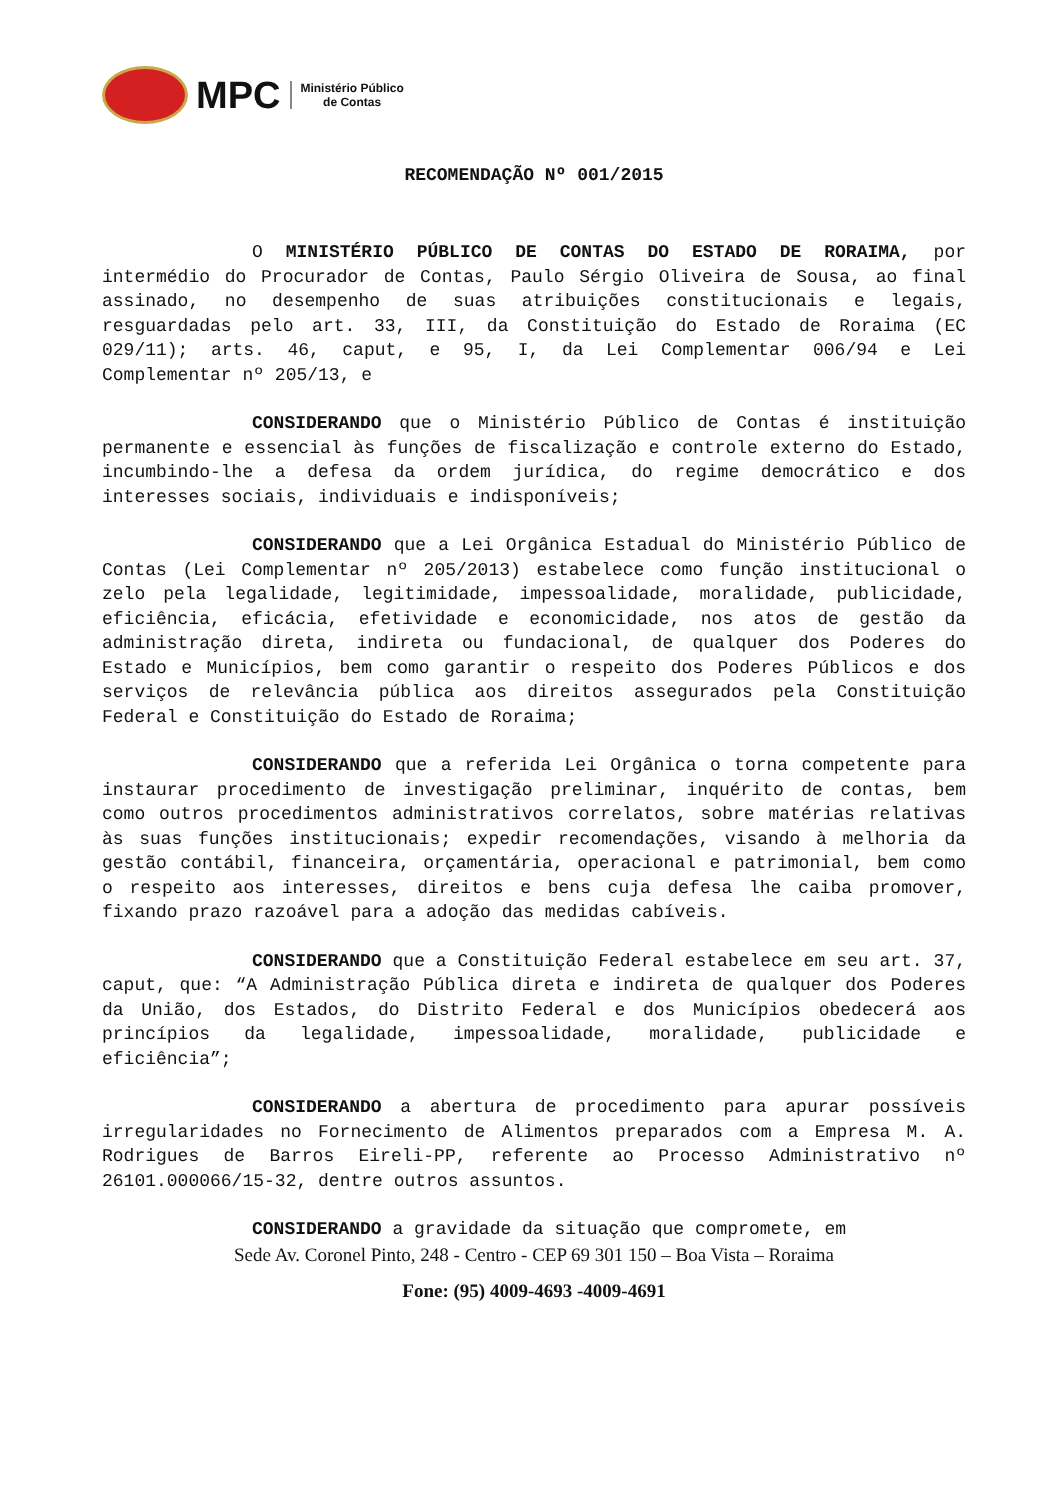MPC
Ministério Público
de Contas
RECOMENDAÇÃO Nº 001/2015
O MINISTÉRIO PÚBLICO DE CONTAS DO ESTADO DE RORAIMA, por intermédio do Procurador de Contas, Paulo Sérgio Oliveira de Sousa, ao final assinado, no desempenho de suas atribuições constitucionais e legais, resguardadas pelo art. 33, III, da Constituição do Estado de Roraima (EC 029/11); arts. 46, caput, e 95, I, da Lei Complementar 006/94 e Lei Complementar nº 205/13, e
CONSIDERANDO que o Ministério Público de Contas é instituição permanente e essencial às funções de fiscalização e controle externo do Estado, incumbindo-lhe a defesa da ordem jurídica, do regime democrático e dos interesses sociais, individuais e indisponíveis;
CONSIDERANDO que a Lei Orgânica Estadual do Ministério Público de Contas (Lei Complementar nº 205/2013) estabelece como função institucional o zelo pela legalidade, legitimidade, impessoalidade, moralidade, publicidade, eficiência, eficácia, efetividade e economicidade, nos atos de gestão da administração direta, indireta ou fundacional, de qualquer dos Poderes do Estado e Municípios, bem como garantir o respeito dos Poderes Públicos e dos serviços de relevância pública aos direitos assegurados pela Constituição Federal e Constituição do Estado de Roraima;
CONSIDERANDO que a referida Lei Orgânica o torna competente para instaurar procedimento de investigação preliminar, inquérito de contas, bem como outros procedimentos administrativos correlatos, sobre matérias relativas às suas funções institucionais; expedir recomendações, visando à melhoria da gestão contábil, financeira, orçamentária, operacional e patrimonial, bem como o respeito aos interesses, direitos e bens cuja defesa lhe caiba promover, fixando prazo razoável para a adoção das medidas cabíveis.
CONSIDERANDO que a Constituição Federal estabelece em seu art. 37, caput, que: “A Administração Pública direta e indireta de qualquer dos Poderes da União, dos Estados, do Distrito Federal e dos Municípios obedecerá aos princípios da legalidade, impessoalidade, moralidade, publicidade e eficiência”;
CONSIDERANDO a abertura de procedimento para apurar possíveis irregularidades no Fornecimento de Alimentos preparados com a Empresa M. A. Rodrigues de Barros Eireli-PP, referente ao Processo Administrativo nº 26101.000066/15-32, dentre outros assuntos.
CONSIDERANDO a gravidade da situação que compromete, em
Sede Av. Coronel Pinto, 248 - Centro - CEP 69 301 150 – Boa Vista – Roraima
Fone: (95) 4009-4693 -4009-4691